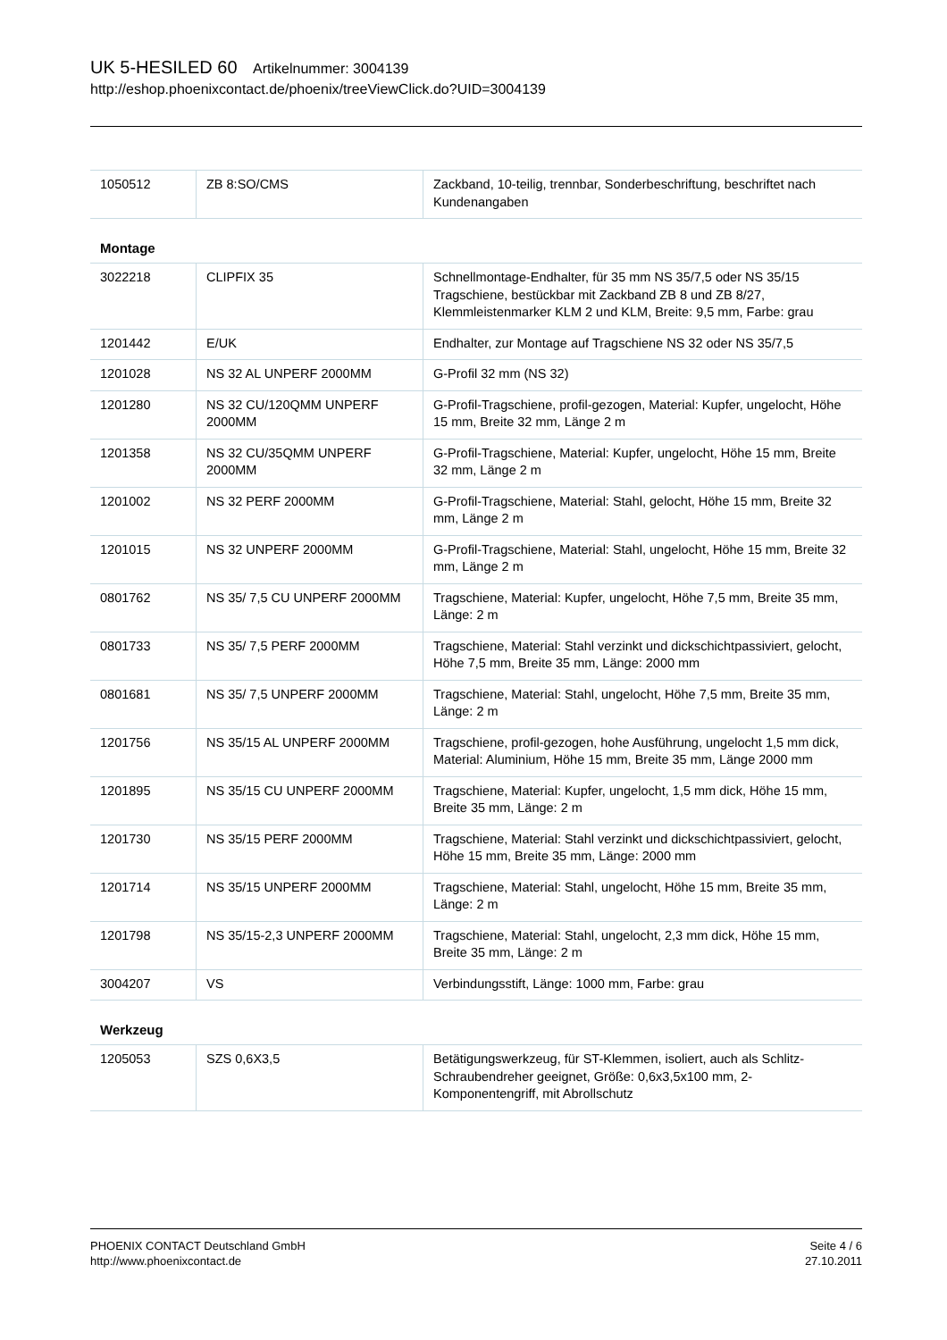UK 5-HESILED 60 Artikelnummer: 3004139
http://eshop.phoenixcontact.de/phoenix/treeViewClick.do?UID=3004139
| 1050512 | ZB 8:SO/CMS | Zackband, 10-teilig, trennbar, Sonderbeschriftung, beschriftet nach Kundenangaben |
Montage
| 3022218 | CLIPFIX 35 | Schnellmontage-Endhalter, für 35 mm NS 35/7,5 oder NS 35/15 Tragschiene, bestückbar mit Zackband ZB 8 und ZB 8/27, Klemmleistenmarker KLM 2 und KLM, Breite: 9,5 mm, Farbe: grau |
| 1201442 | E/UK | Endhalter, zur Montage auf Tragschiene NS 32 oder NS 35/7,5 |
| 1201028 | NS 32 AL UNPERF 2000MM | G-Profil 32 mm (NS 32) |
| 1201280 | NS 32 CU/120QMM UNPERF 2000MM | G-Profil-Tragschiene, profil-gezogen, Material: Kupfer, ungelocht, Höhe 15 mm, Breite 32 mm, Länge 2 m |
| 1201358 | NS 32 CU/35QMM UNPERF 2000MM | G-Profil-Tragschiene, Material: Kupfer, ungelocht, Höhe 15 mm, Breite 32 mm, Länge 2 m |
| 1201002 | NS 32 PERF 2000MM | G-Profil-Tragschiene, Material: Stahl, gelocht, Höhe 15 mm, Breite 32 mm, Länge 2 m |
| 1201015 | NS 32 UNPERF 2000MM | G-Profil-Tragschiene, Material: Stahl, ungelocht, Höhe 15 mm, Breite 32 mm, Länge 2 m |
| 0801762 | NS 35/ 7,5 CU UNPERF 2000MM | Tragschiene, Material: Kupfer, ungelocht, Höhe 7,5 mm, Breite 35 mm, Länge: 2 m |
| 0801733 | NS 35/ 7,5 PERF 2000MM | Tragschiene, Material: Stahl verzinkt und dickschichtpassiviert, gelocht, Höhe 7,5 mm, Breite 35 mm, Länge: 2000 mm |
| 0801681 | NS 35/ 7,5 UNPERF 2000MM | Tragschiene, Material: Stahl, ungelocht, Höhe 7,5 mm, Breite 35 mm, Länge: 2 m |
| 1201756 | NS 35/15 AL UNPERF 2000MM | Tragschiene, profil-gezogen, hohe Ausführung, ungelocht 1,5 mm dick, Material: Aluminium, Höhe 15 mm, Breite 35 mm, Länge 2000 mm |
| 1201895 | NS 35/15 CU UNPERF 2000MM | Tragschiene, Material: Kupfer, ungelocht, 1,5 mm dick, Höhe 15 mm, Breite 35 mm, Länge: 2 m |
| 1201730 | NS 35/15 PERF 2000MM | Tragschiene, Material: Stahl verzinkt und dickschichtpassiviert, gelocht, Höhe 15 mm, Breite 35 mm, Länge: 2000 mm |
| 1201714 | NS 35/15 UNPERF 2000MM | Tragschiene, Material: Stahl, ungelocht, Höhe 15 mm, Breite 35 mm, Länge: 2 m |
| 1201798 | NS 35/15-2,3 UNPERF 2000MM | Tragschiene, Material: Stahl, ungelocht, 2,3 mm dick, Höhe 15 mm, Breite 35 mm, Länge: 2 m |
| 3004207 | VS | Verbindungsstift, Länge: 1000 mm, Farbe: grau |
Werkzeug
| 1205053 | SZS 0,6X3,5 | Betätigungswerkzeug, für ST-Klemmen, isoliert, auch als Schlitz-Schraubendreher geeignet, Größe: 0,6x3,5x100 mm, 2-Komponentengriff, mit Abrollschutz |
PHOENIX CONTACT Deutschland GmbH
http://www.phoenixcontact.de
Seite 4 / 6
27.10.2011